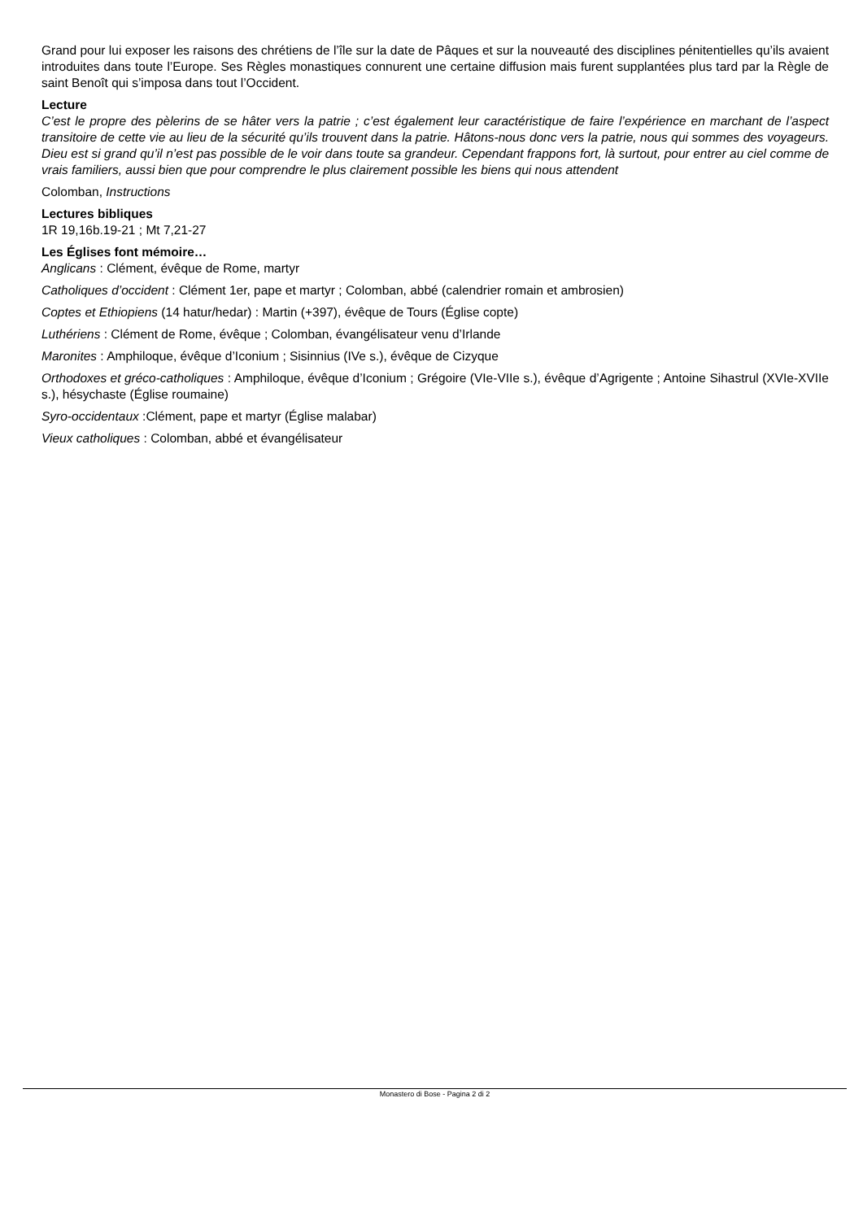Grand pour lui exposer les raisons des chrétiens de l’île sur la date de Pâques et sur la nouveauté des disciplines pénitentielles qu’ils avaient introduites dans toute l’Europe. Ses Règles monastiques connurent une certaine diffusion mais furent supplantées plus tard par la Règle de saint Benoît qui s’imposa dans tout l’Occident.
Lecture
C’est le propre des pèlerins de se hâter vers la patrie ; c’est également leur caractéristique de faire l’expérience en marchant de l’aspect transitoire de cette vie au lieu de la sécurité qu’ils trouvent dans la patrie. Hâtons-nous donc vers la patrie, nous qui sommes des voyageurs. Dieu est si grand qu’il n’est pas possible de le voir dans toute sa grandeur. Cependant frappons fort, là surtout, pour entrer au ciel comme de vrais familiers, aussi bien que pour comprendre le plus clairement possible les biens qui nous attendent
Colomban, Instructions
Lectures bibliques
1R 19,16b.19-21 ; Mt 7,21-27
Les Églises font mémoire…
Anglicans : Clément, évêque de Rome, martyr
Catholiques d’occident : Clément 1er, pape et martyr ; Colomban, abbé (calendrier romain et ambrosien)
Coptes et Ethiopiens (14 hatur/hedar) : Martin (+397), évêque de Tours (Église copte)
Luthériens : Clément de Rome, évêque ; Colomban, évangélisateur venu d’Irlande
Maronites : Amphiloque, évêque d’Iconium ; Sisinnius (IVe s.), évêque de Cizyque
Orthodoxes et gréco-catholiques : Amphiloque, évêque d’Iconium ; Grégoire (VIe-VIIe s.), évêque d’Agrigente ; Antoine Sihastrul (XVIe-XVIIe s.), hésychaste (Église roumaine)
Syro-occidentaux :Clément, pape et martyr (Église malabar)
Vieux catholiques : Colomban, abbé et évangélisateur
Monastero di Bose - Pagina 2 di 2